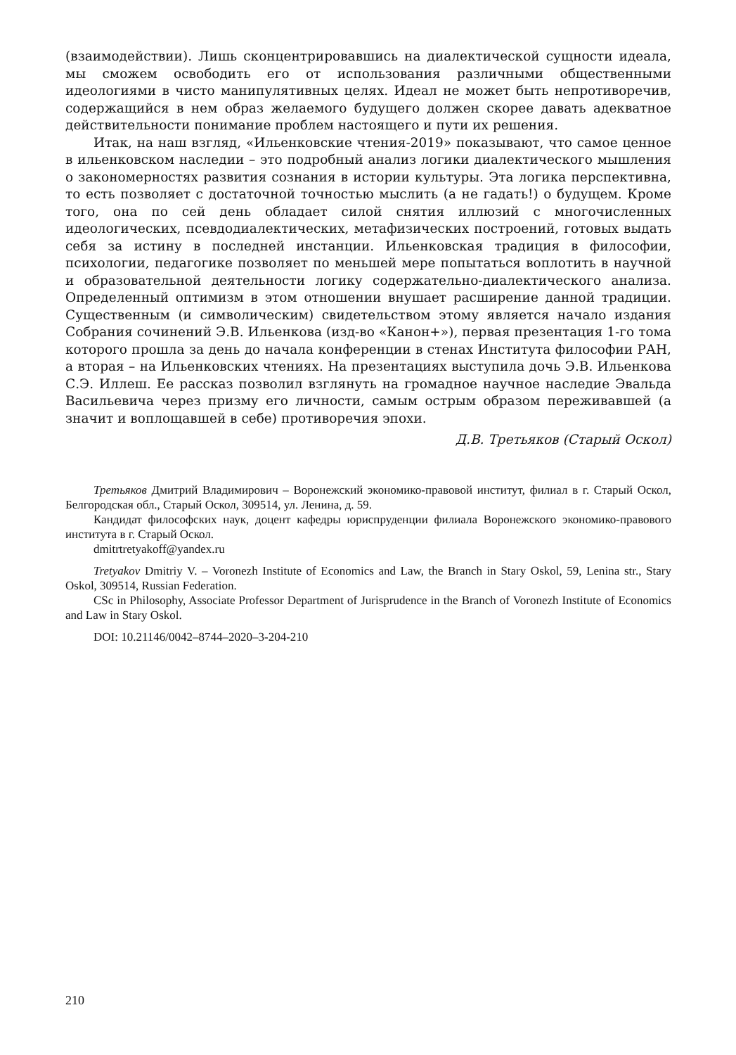(взаимодействии). Лишь сконцентрировавшись на диалектической сущности идеала, мы сможем освободить его от использования различными общественными идеологиями в чисто манипулятивных целях. Идеал не может быть непротиворечив, содержащийся в нем образ желаемого будущего должен скорее давать адекватное действительности понимание проблем настоящего и пути их решения.
Итак, на наш взгляд, «Ильенковские чтения-2019» показывают, что самое ценное в ильенковском наследии – это подробный анализ логики диалектического мышления о закономерностях развития сознания в истории культуры. Эта логика перспективна, то есть позволяет с достаточной точностью мыслить (а не гадать!) о будущем. Кроме того, она по сей день обладает силой снятия иллюзий с многочисленных идеологических, псевдодиалектических, метафизических построений, готовых выдать себя за истину в последней инстанции. Ильенковская традиция в философии, психологии, педагогике позволяет по меньшей мере попытаться воплотить в научной и образовательной деятельности логику содержательно-диалектического анализа. Определенный оптимизм в этом отношении внушает расширение данной традиции. Существенным (и символическим) свидетельством этому является начало издания Собрания сочинений Э.В. Ильенкова (изд-во «Канон+»), первая презентация 1-го тома которого прошла за день до начала конференции в стенах Института философии РАН, а вторая – на Ильенковских чтениях. На презентациях выступила дочь Э.В. Ильенкова С.Э. Иллеш. Ее рассказ позволил взглянуть на громадное научное наследие Эвальда Васильевича через призму его личности, самым острым образом переживавшей (а значит и воплощавшей в себе) противоречия эпохи.
Д.В. Третьяков (Старый Оскол)
Третьяков Дмитрий Владимирович – Воронежский экономико-правовой институт, филиал в г. Старый Оскол, Белгородская обл., Старый Оскол, 309514, ул. Ленина, д. 59.
Кандидат философских наук, доцент кафедры юриспруденции филиала Воронежского экономико-правового института в г. Старый Оскол.
dmitrtretyakoff@yandex.ru
Tretyakov Dmitriy V. – Voronezh Institute of Economics and Law, the Branch in Stary Oskol, 59, Lenina str., Stary Oskol, 309514, Russian Federation.
CSc in Philosophy, Associate Professor Department of Jurisprudence in the Branch of Voronezh Institute of Economics and Law in Stary Oskol.
DOI: 10.21146/0042–8744–2020–3-204-210
210